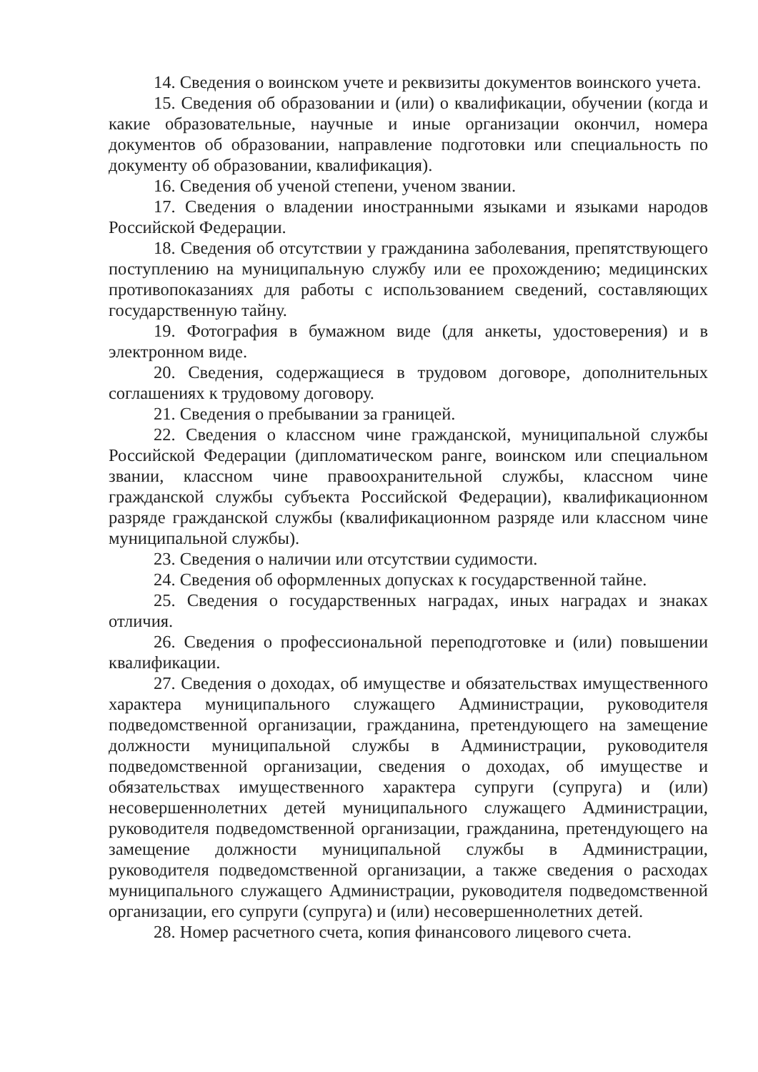14. Сведения о воинском учете и реквизиты документов воинского учета.
15. Сведения об образовании и (или) о квалификации, обучении (когда и какие образовательные, научные и иные организации окончил, номера документов об образовании, направление подготовки или специальность по документу об образовании, квалификация).
16. Сведения об ученой степени, ученом звании.
17. Сведения о владении иностранными языками и языками народов Российской Федерации.
18. Сведения об отсутствии у гражданина заболевания, препятствующего поступлению на муниципальную службу или ее прохождению; медицинских противопоказаниях для работы с использованием сведений, составляющих государственную тайну.
19. Фотография в бумажном виде (для анкеты, удостоверения) и в электронном виде.
20. Сведения, содержащиеся в трудовом договоре, дополнительных соглашениях к трудовому договору.
21. Сведения о пребывании за границей.
22. Сведения о классном чине гражданской, муниципальной службы Российской Федерации (дипломатическом ранге, воинском или специальном звании, классном чине правоохранительной службы, классном чине гражданской службы субъекта Российской Федерации), квалификационном разряде гражданской службы (квалификационном разряде или классном чине муниципальной службы).
23. Сведения о наличии или отсутствии судимости.
24. Сведения об оформленных допусках к государственной тайне.
25. Сведения о государственных наградах, иных наградах и знаках отличия.
26. Сведения о профессиональной переподготовке и (или) повышении квалификации.
27. Сведения о доходах, об имуществе и обязательствах имущественного характера муниципального служащего Администрации, руководителя подведомственной организации, гражданина, претендующего на замещение должности муниципальной службы в Администрации, руководителя подведомственной организации, сведения о доходах, об имуществе и обязательствах имущественного характера супруги (супруга) и (или) несовершеннолетних детей муниципального служащего Администрации, руководителя подведомственной организации, гражданина, претендующего на замещение должности муниципальной службы в Администрации, руководителя подведомственной организации, а также сведения о расходах муниципального служащего Администрации, руководителя подведомственной организации, его супруги (супруга) и (или) несовершеннолетних детей.
28. Номер расчетного счета, копия финансового лицевого счета.